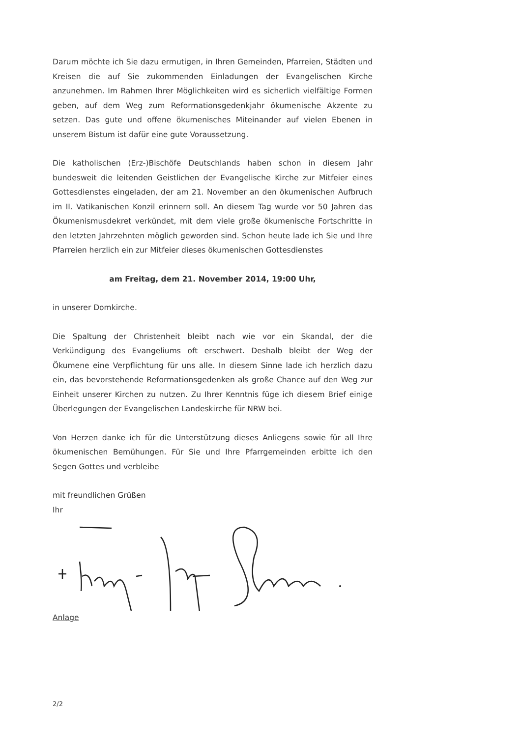Darum möchte ich Sie dazu ermutigen, in Ihren Gemeinden, Pfarreien, Städten und Kreisen die auf Sie zukommenden Einladungen der Evangelischen Kirche anzunehmen. Im Rahmen Ihrer Möglichkeiten wird es sicherlich vielfältige Formen geben, auf dem Weg zum Reformationsgedenkjahr ökumenische Akzente zu setzen. Das gute und offene ökumenisches Miteinander auf vielen Ebenen in unserem Bistum ist dafür eine gute Voraussetzung.
Die katholischen (Erz-)Bischöfe Deutschlands haben schon in diesem Jahr bundesweit die leitenden Geistlichen der Evangelische Kirche zur Mitfeier eines Gottesdienstes eingeladen, der am 21. November an den ökumenischen Aufbruch im II. Vatikanischen Konzil erinnern soll. An diesem Tag wurde vor 50 Jahren das Ökumenismusdekret verkündet, mit dem viele große ökumenische Fortschritte in den letzten Jahrzehnten möglich geworden sind. Schon heute lade ich Sie und Ihre Pfarreien herzlich ein zur Mitfeier dieses ökumenischen Gottesdienstes
am Freitag, dem 21. November 2014, 19:00 Uhr,
in unserer Domkirche.
Die Spaltung der Christenheit bleibt nach wie vor ein Skandal, der die Verkündigung des Evangeliums oft erschwert. Deshalb bleibt der Weg der Ökumene eine Verpflichtung für uns alle. In diesem Sinne lade ich herzlich dazu ein, das bevorstehende Reformationsgedenken als große Chance auf den Weg zur Einheit unserer Kirchen zu nutzen. Zu Ihrer Kenntnis füge ich diesem Brief einige Überlegungen der Evangelischen Landeskirche für NRW bei.
Von Herzen danke ich für die Unterstützung dieses Anliegens sowie für all Ihre ökumenischen Bemühungen. Für Sie und Ihre Pfarrgemeinden erbitte ich den Segen Gottes und verbleibe
mit freundlichen Grüßen
Ihr
Anlage
2/2